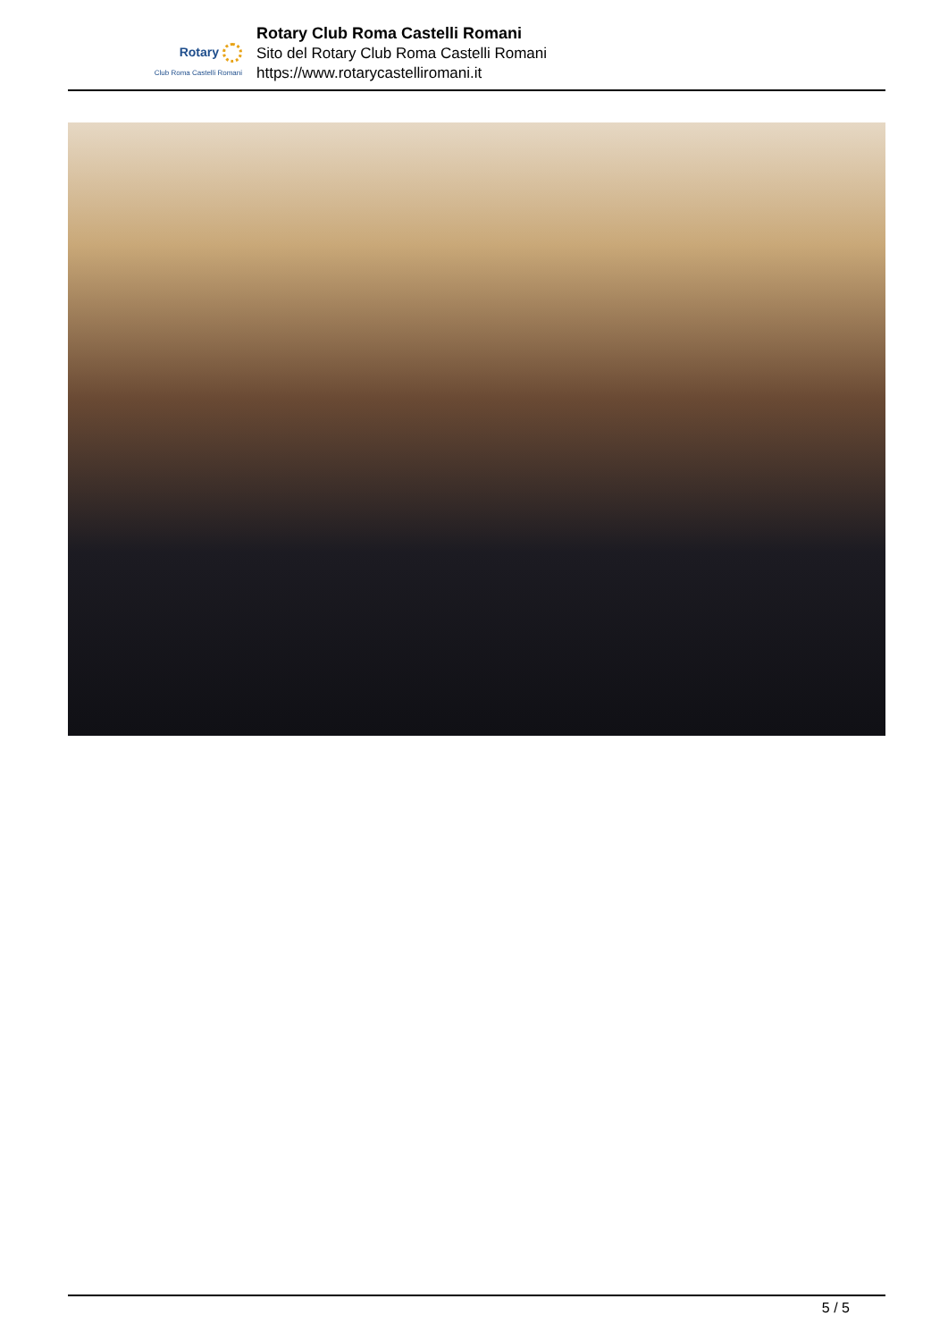Rotary
Club Roma Castelli Romani
Rotary Club Roma Castelli Romani
Sito del Rotary Club Roma Castelli Romani
https://www.rotarycastelliromani.it
5 / 5